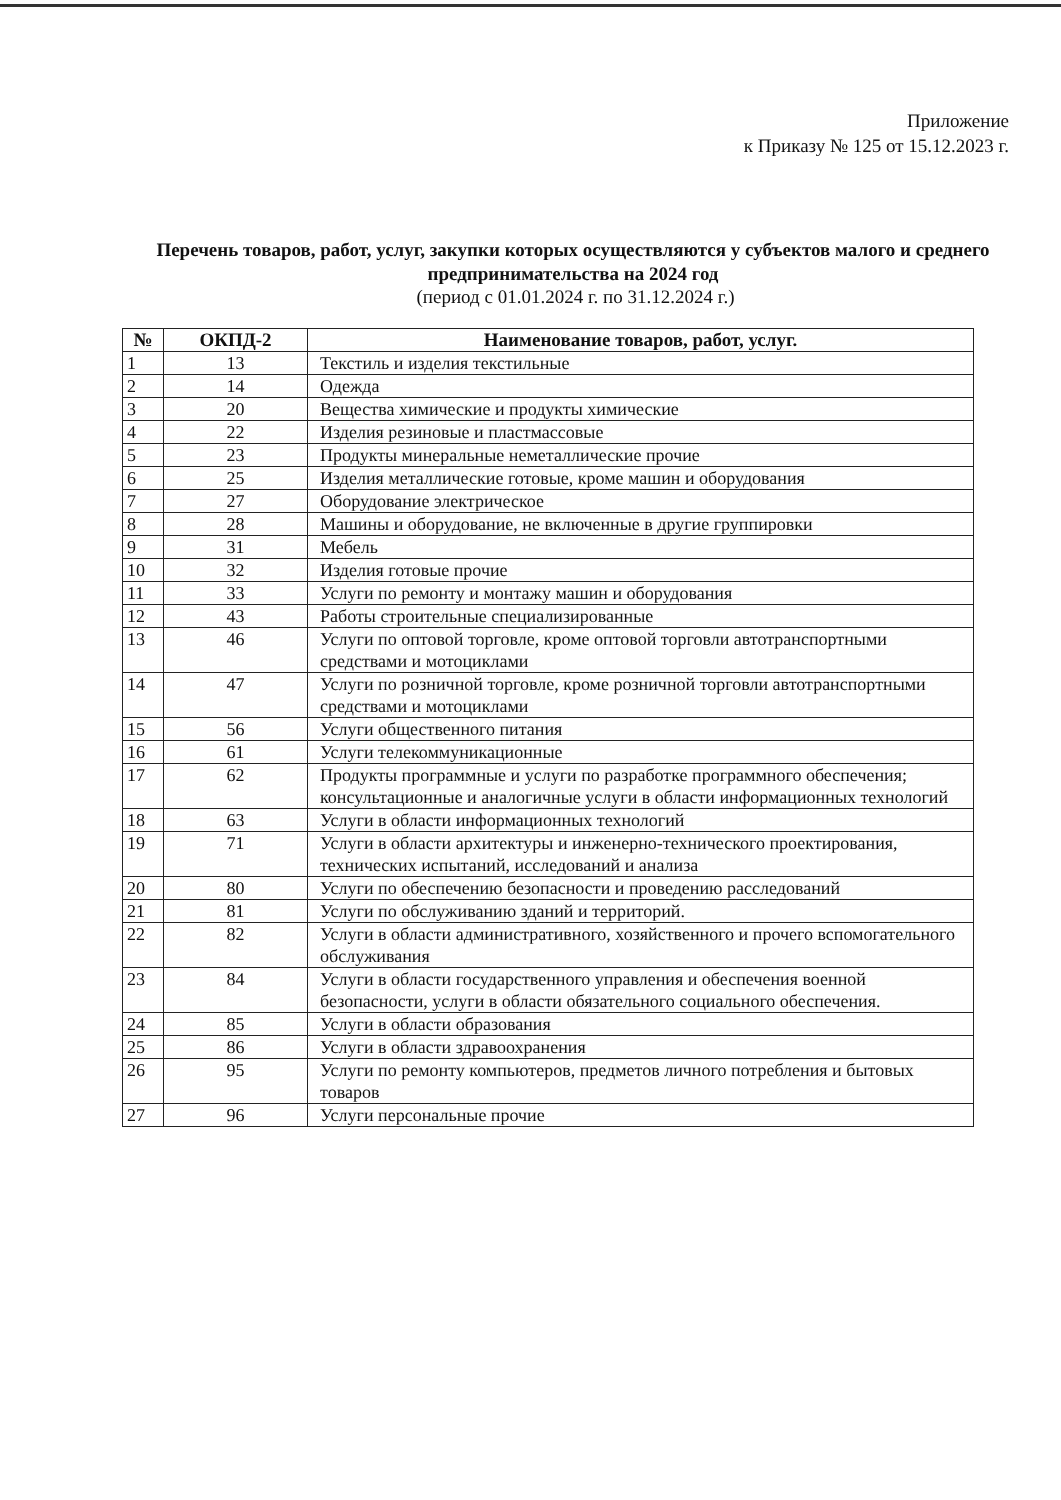Приложение
к Приказу № 125 от 15.12.2023 г.
Перечень товаров, работ, услуг, закупки которых осуществляются у субъектов малого и среднего предпринимательства на 2024 год
(период с 01.01.2024 г. по 31.12.2024 г.)
| № | ОКПД-2 | Наименование товаров, работ, услуг. |
| --- | --- | --- |
| 1 | 13 | Текстиль и изделия текстильные |
| 2 | 14 | Одежда |
| 3 | 20 | Вещества химические и продукты химические |
| 4 | 22 | Изделия резиновые и пластмассовые |
| 5 | 23 | Продукты минеральные неметаллические прочие |
| 6 | 25 | Изделия металлические готовые, кроме машин и оборудования |
| 7 | 27 | Оборудование электрическое |
| 8 | 28 | Машины и оборудование, не включенные в другие группировки |
| 9 | 31 | Мебель |
| 10 | 32 | Изделия готовые прочие |
| 11 | 33 | Услуги по ремонту и монтажу машин и оборудования |
| 12 | 43 | Работы строительные специализированные |
| 13 | 46 | Услуги по оптовой торговле, кроме оптовой торговли автотранспортными средствами и мотоциклами |
| 14 | 47 | Услуги по розничной торговле, кроме розничной торговли автотранспортными средствами и мотоциклами |
| 15 | 56 | Услуги общественного питания |
| 16 | 61 | Услуги телекоммуникационные |
| 17 | 62 | Продукты программные и услуги по разработке программного обеспечения; консультационные и аналогичные услуги в области информационных технологий |
| 18 | 63 | Услуги в области информационных технологий |
| 19 | 71 | Услуги в области архитектуры и инженерно-технического проектирования, технических испытаний, исследований и анализа |
| 20 | 80 | Услуги по обеспечению безопасности и проведению расследований |
| 21 | 81 | Услуги по обслуживанию зданий и территорий. |
| 22 | 82 | Услуги в области административного, хозяйственного и прочего вспомогательного обслуживания |
| 23 | 84 | Услуги в области государственного управления и обеспечения военной безопасности, услуги в области обязательного социального обеспечения. |
| 24 | 85 | Услуги в области образования |
| 25 | 86 | Услуги в области здравоохранения |
| 26 | 95 | Услуги по ремонту компьютеров, предметов личного потребления и бытовых товаров |
| 27 | 96 | Услуги персональные прочие |